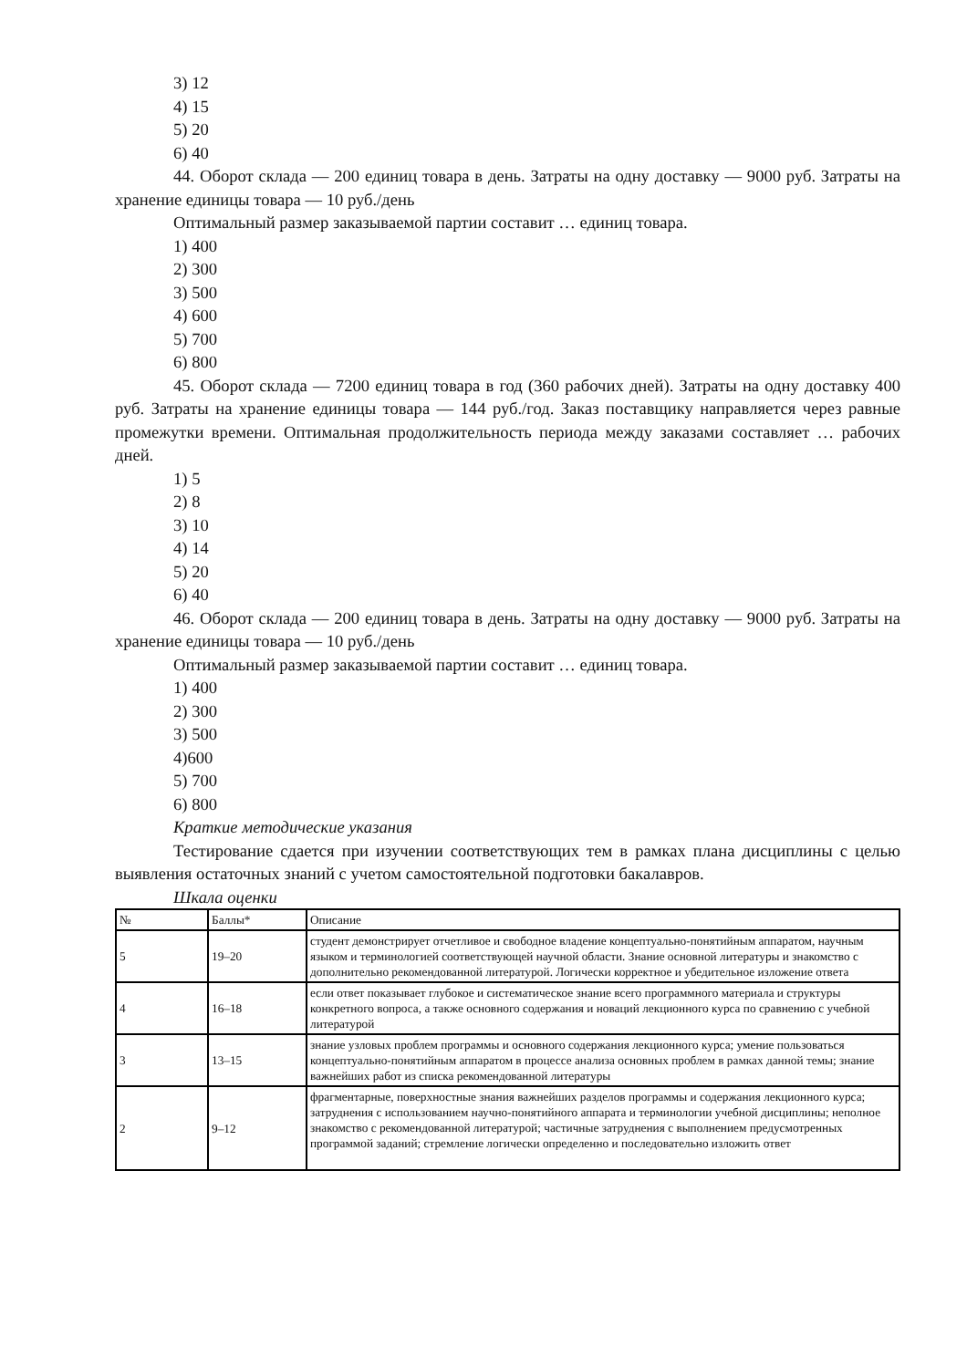3) 12
4) 15
5) 20
6) 40
44. Оборот склада — 200 единиц товара в день. Затраты на одну доставку — 9000 руб. Затраты на хранение единицы товара — 10 руб./день
Оптимальный размер заказываемой партии составит … единиц товара.
1) 400
2) 300
3) 500
4) 600
5) 700
6) 800
45. Оборот склада — 7200 единиц товара в год (360 рабочих дней). Затраты на одну доставку 400 руб. Затраты на хранение единицы товара — 144 руб./год. Заказ поставщику направляется через равные промежутки времени. Оптимальная продолжительность периода между заказами составляет … рабочих дней.
1) 5
2) 8
3) 10
4) 14
5) 20
6) 40
46. Оборот склада — 200 единиц товара в день. Затраты на одну доставку — 9000 руб. Затраты на хранение единицы товара — 10 руб./день
Оптимальный размер заказываемой партии составит … единиц товара.
1) 400
2) 300
3) 500
4)600
5) 700
6) 800
Краткие методические указания
Тестирование сдается при изучении соответствующих тем в рамках плана дисциплины с целью выявления остаточных знаний с учетом самостоятельной подготовки бакалавров.
Шкала оценки
| № | Баллы* | Описание |
| 5 | 19–20 | студент демонстрирует отчетливое и свободное владение концептуально-понятийным аппаратом, научным языком и терминологией соответствующей научной области. Знание основной литературы и знакомство с дополнительно рекомендованной литературой. Логически корректное и убедительное изложение ответа |
| 4 | 16–18 | если ответ показывает глубокое и систематическое знание всего программного материала и структуры конкретного вопроса, а также основного содержания и новаций лекционного курса по сравнению с учебной литературой |
| 3 | 13–15 | знание узловых проблем программы и основного содержания лекционного курса; умение пользоваться концептуально-понятийным аппаратом в процессе анализа основных проблем в рамках данной темы; знание важнейших работ из списка рекомендованной литературы |
| 2 | 9–12 | фрагментарные, поверхностные знания важнейших разделов программы и содержания лекционного курса; затруднения с использованием научно-понятийного аппарата и терминологии учебной дисциплины; неполное знакомство с рекомендованной литературой; частичные затруднения с выполнением предусмотренных программой заданий; стремление логически определенно и последовательно изложить ответ |